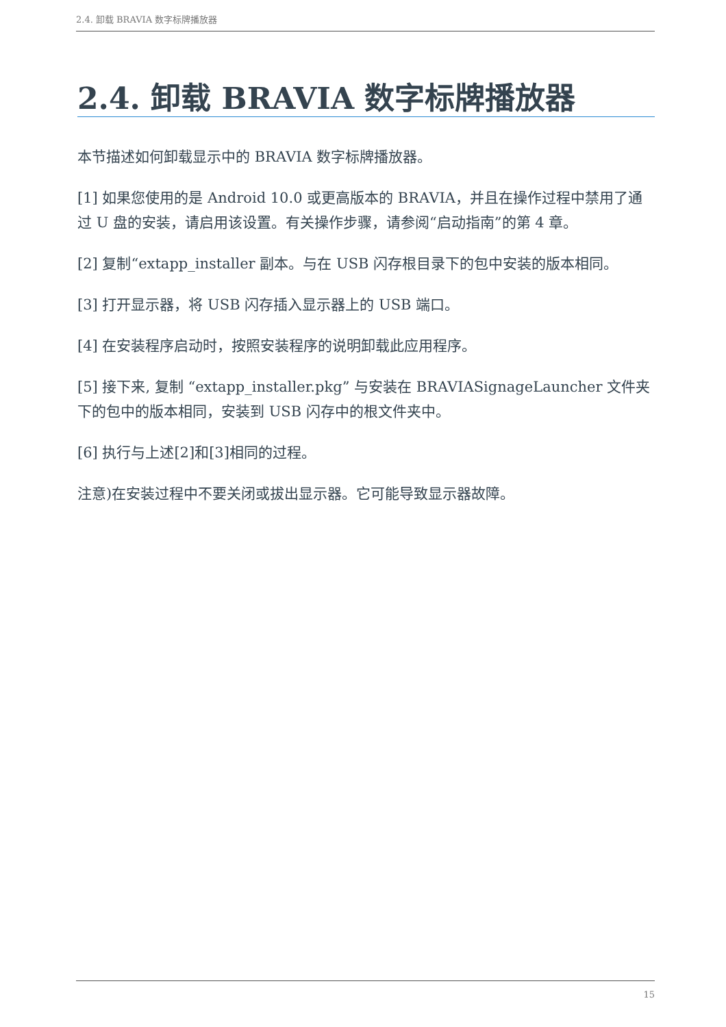2.4. 卸载 BRAVIA 数字标牌播放器
2.4. 卸载 BRAVIA 数字标牌播放器
本节描述如何卸载显示中的 BRAVIA 数字标牌播放器。
[1] 如果您使用的是 Android 10.0 或更高版本的 BRAVIA，并且在操作过程中禁用了通过 U 盘的安装，请启用该设置。有关操作步骤，请参阅“启动指南”的第 4 章。
[2] 复制“extapp_installer 副本。与在 USB 闪存根目录下的包中安装的版本相同。
[3] 打开显示器，将 USB 闪存插入显示器上的 USB 端口。
[4] 在安装程序启动时，按照安装程序的说明卸载此应用程序。
[5] 接下来, 复制 “extapp_installer.pkg” 与安装在 BRAVIASignageLauncher 文件夹下的包中的版本相同，安装到 USB 闪存中的根文件夹中。
[6] 执行与上述[2]和[3]相同的过程。
注意)在安装过程中不要关闭或拔出显示器。它可能导致显示器故障。
15